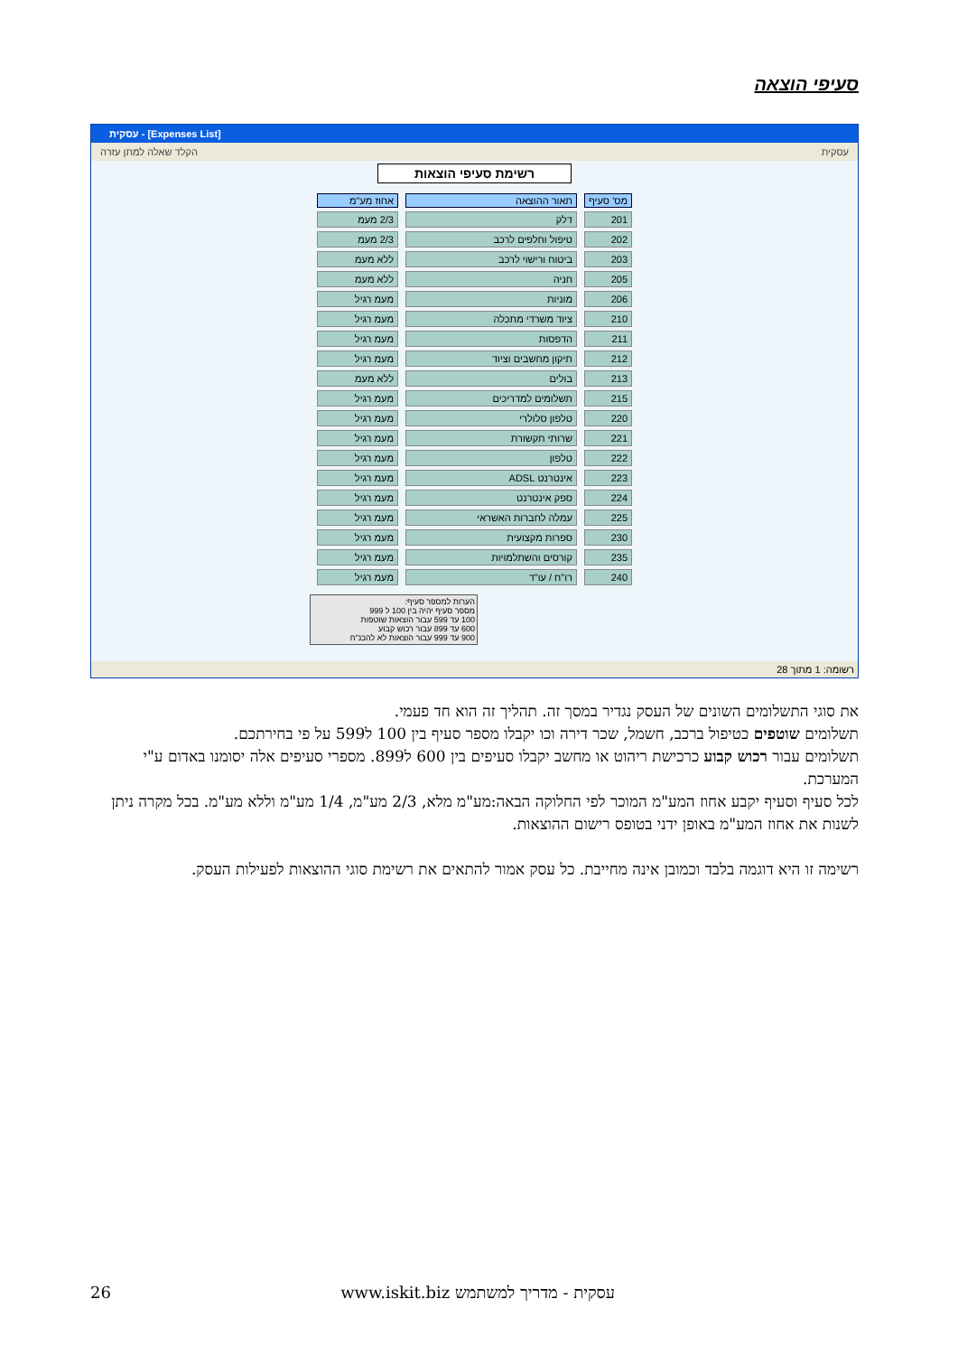סעיפי הוצאה
עסקית - [Expenses List]
הקלד שאלה למתן עזרה עסקית
רשימת סעיפי הוצאות
| מס' סעיף | תאור ההוצאה | אחוז מע"מ |
| --- | --- | --- |
| 201 | דלק | 2/3 מעמ |
| 202 | טיפול וחלפים לרכב | 2/3 מעמ |
| 203 | ביטוח ורישוי לרכב | ללא מעמ |
| 205 | חניה | ללא מעמ |
| 206 | מוניות | מעמ רגיל |
| 210 | ציוד משרדי מתכלה | מעמ רגיל |
| 211 | הדפסות | מעמ רגיל |
| 212 | תיקון מחשבים וציוד | מעמ רגיל |
| 213 | בולים | ללא מעמ |
| 215 | תשלומים למדריכים | מעמ רגיל |
| 220 | טלפון סלולרי | מעמ רגיל |
| 221 | שרותי תקשורת | מעמ רגיל |
| 222 | טלפון | מעמ רגיל |
| 223 | אינטרנט ADSL | מעמ רגיל |
| 224 | ספק אינטרנט | מעמ רגיל |
| 225 | עמלה לחברות האשראי | מעמ רגיל |
| 230 | ספרות מקצועית | מעמ רגיל |
| 235 | קורסים והשתלמויות | מעמ רגיל |
| 240 | רו"ח / עו"ד | מעמ רגיל |
הערות למספר סעיף:
מספר סעיף יהיה בין 100 ל 999
100 עד 599 עבור הוצאות שוטפות
600 עד 899 עבור רכוש קבוע
900 עד 999 עבור הוצאות לא להכנ"ח
רשומה: 1 מתוך 28
את סוגי התשלומים השונים של העסק נגדיר במסך זה. תהליך זה הוא חד פעמי.
תשלומים שוטפים כטיפול ברכב, חשמל, שכר דירה וכו יקבלו מספר סעיף בין 100 ל599 על פי בחירתכם.
תשלומים עבור רכוש קבוע כרכישת ריהוט או מחשב יקבלו סעיפים בין 600 ל899. מספרי סעיפים אלה יסומנו באדום ע"י המערכת.
לכל סעיף וסעיף יקבע אחוז המע"מ המוכר לפי החלוקה הבאה:מע"מ מלא, 2/3 מע"מ, 1/4 מע"מ וללא מע"מ. בכל מקרה ניתן לשנות את אחוז המע"מ באופן ידני בטופס רישום ההוצאות.
רשימה זו היא דוגמה בלבד וכמובן אינה מחייבת. כל עסק אמור להתאים את רשימת סוגי ההוצאות לפעילות העסק.
26 www.iskit.biz עסקית - מדריך למשתמש